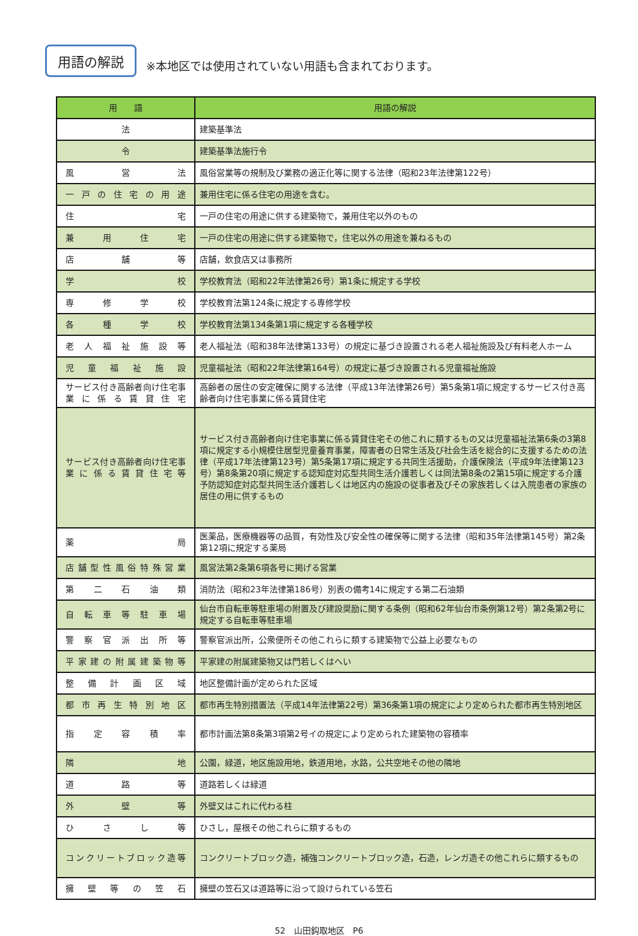用語の解説
※本地区では使用されていない用語も含まれております。
| 用 語 | 用語の解説 |
| --- | --- |
| 法 | 建築基準法 |
| 令 | 建築基準法施行令 |
| 風営法 | 風俗営業等の規制及び業務の適正化等に関する法律（昭和23年法律第122号） |
| 一戸の住宅の用途 | 兼用住宅に係る住宅の用途を含む。 |
| 住宅 | 一戸の住宅の用途に供する建築物で，兼用住宅以外のもの |
| 兼用住宅 | 一戸の住宅の用途に供する建築物で，住宅以外の用途を兼ねるもの |
| 店舗等 | 店舗，飲食店又は事務所 |
| 学校 | 学校教育法（昭和22年法律第26号）第1条に規定する学校 |
| 専修学校 | 学校教育法第124条に規定する専修学校 |
| 各種学校 | 学校教育法第134条第1項に規定する各種学校 |
| 老人福祉施設等 | 老人福祉法（昭和38年法律第133号）の規定に基づき設置される老人福祉施設及び有料老人ホーム |
| 児童福祉施設 | 児童福祉法（昭和22年法律第164号）の規定に基づき設置される児童福祉施設 |
| サービス付き高齢者向け住宅事業に係る賃貸住宅 | 高齢者の居住の安定確保に関する法律（平成13年法律第26号）第5条第1項に規定するサービス付き高齢者向け住宅事業に係る賃貸住宅 |
| サービス付き高齢者向け住宅事業に係る賃貸住宅等 | サービス付き高齢者向け住宅事業に係る賃貸住宅その他これに類するもの又は児童福祉法第6条の3第8項に規定する小規模住居型児童養育事業，障害者の日常生活及び社会生活を総合的に支援するための法律（平成17年法律第123号）第5条第17項に規定する共同生活援助，介護保険法（平成9年法律第123号）第8条第20項に規定する認知症対応型共同生活介護若しくは同法第8条の2第15項に規定する介護予防認知症対応型共同生活介護若しくは地区内の施設の従事者及びその家族若しくは入院患者の家族の居住の用に供するもの |
| 薬局 | 医薬品，医療機器等の品質，有効性及び安全性の確保等に関する法律（昭和35年法律第145号）第2条第12項に規定する薬局 |
| 店舗型性風俗特殊営業 | 風営法第2条第6項各号に掲げる営業 |
| 第二石油類 | 消防法（昭和23年法律第186号）別表の備考14に規定する第二石油類 |
| 自転車等駐車場 | 仙台市自転車等駐車場の附置及び建設奨励に関する条例（昭和62年仙台市条例第12号）第2条第2号に規定する自転車等駐車場 |
| 警察官派出所等 | 警察官派出所，公衆便所その他これらに類する建築物で公益上必要なもの |
| 平家建の附属建築物等 | 平家建の附属建築物又は門若しくはへい |
| 整備計画区域 | 地区整備計画が定められた区域 |
| 都市再生特別地区 | 都市再生特別措置法（平成14年法律第22号）第36条第1項の規定により定められた都市再生特別地区 |
| 指定容積率 | 都市計画法第8条第3項第2号イの規定により定められた建築物の容積率 |
| 隣地 | 公園，緑道，地区施設用地，鉄道用地，水路，公共空地その他の隣地 |
| 道路等 | 道路若しくは緑道 |
| 外壁等 | 外壁又はこれに代わる柱 |
| ひさし等 | ひさし，屋根その他これらに類するもの |
| コンクリートブロック造等 | コンクリートブロック造，補強コンクリートブロック造，石造，レンガ造その他これらに類するもの |
| 擁壁等の笠石 | 擁壁の笠石又は道路等に沿って設けられている笠石 |
52　山田鈎取地区　P6